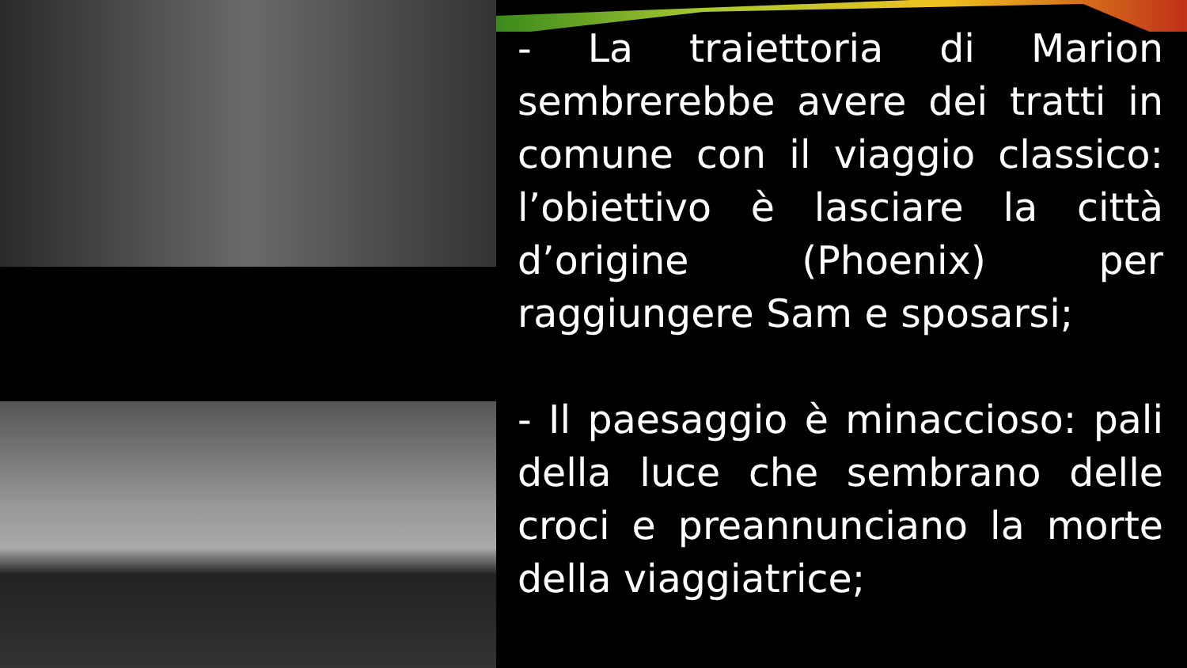- La traiettoria di Marion sembrerebbe avere dei tratti in comune con il viaggio classico: l’obiettivo è lasciare la città d’origine (Phoenix) per raggiungere Sam e sposarsi;
- Il paesaggio è minaccioso: pali della luce che sembrano delle croci e preannunciano la morte della viaggiatrice;